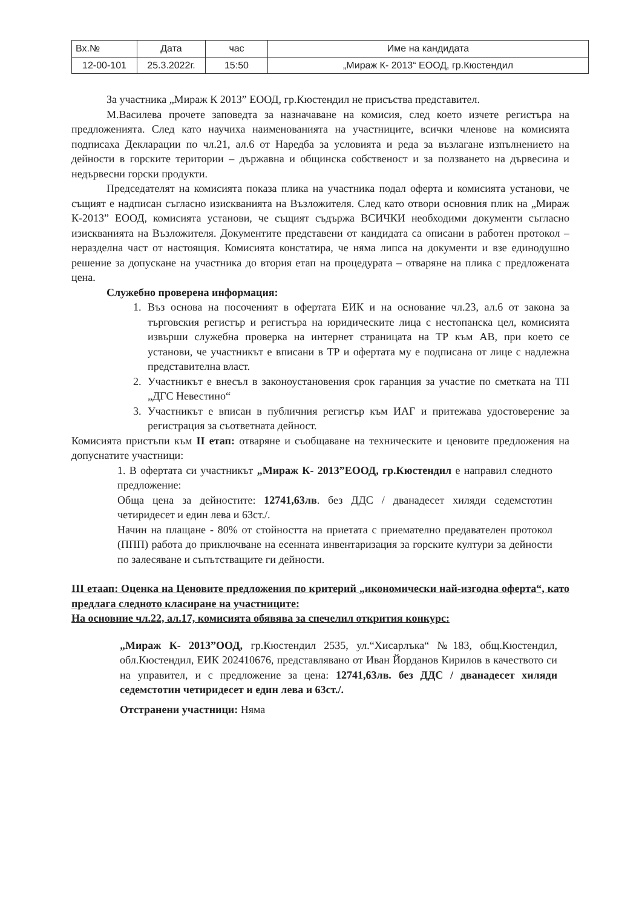| Вх.№ | Дата | час | Име на кандидата |
| --- | --- | --- | --- |
| 12-00-101 | 25.3.2022г. | 15:50 | „Мираж К- 2013“ ЕООД, гр.Кюстендил |
За участника „Мираж К 2013” ЕООД, гр.Кюстендил не присъства представител.
М.Василева прочете заповедта за назначаване на комисия, след което изчете регистъра на предложенията. След като научиха наименованията на участниците, всички членове на комисията подписаха Декларации по чл.21, ал.6 от Наредба за условията и реда за възлагане изпълнението на дейности в горските територии – държавна и общинска собственост и за ползването на дървесина и недървесни горски продукти.
Председателят на комисията показа плика на участника подал оферта и комисията установи, че същият е надписан съгласно изискванията на Възложителя. След като отвори основния плик на „Мираж К-2013” ЕООД, комисията установи, че същият съдържа ВСИЧКИ необходими документи съгласно изискванията на Възложителя. Документите представени от кандидата са описани в работен протокол – неразделна част от настоящия. Комисията констатира, че няма липса на документи и взе единодушно решение за допускане на участника до втория етап на процедурата – отваряне на плика с предложената цена.
Служебно проверена информация:
1. Въз основа на посоченият в офертата ЕИК и на основание чл.23, ал.6 от закона за търговския регистър и регистъра на юридическите лица с нестопанска цел, комисията извърши служебна проверка на интернет страницата на ТР към АВ, при което се установи, че участникът е вписани в ТР и офертата му е подписана от лице с надлежна представителна власт.
2. Участникът е внесъл в законоустановения срок гаранция за участие по сметката на ТП „ДГС Невестино“
3. Участникът е вписан в публичния регистър към ИАГ и притежава удостоверение за регистрация за съответната дейност.
Комисията пристъпи към II етап: отваряне и съобщаване на техническите и ценовите предложения на допуснатите участници:
1. В офертата си участникът „Мираж К- 2013”ЕООД, гр.Кюстендил е направил следното предложение:
Обща цена за дейностите: 12741,63лв. без ДДС / дванадесет хиляди седемстотин четиридесет и един лева и 63ст./.
Начин на плащане - 80% от стойността на приетата с приемателно предавателен протокол (ППП) работа до приключване на есенната инвентаризация за горските култури за дейности по залесяване и съпътстващите ги дейности.
III етаап: Оценка на Ценовите предложения по критерий „икономически най-изгодна оферта“, като предлага следното класиране на участниците:
На основние чл.22, ал.17, комисията обявява за спечелил открития конкурс:
„Мираж К- 2013”ООД, гр.Кюстендил 2535, ул.“Хисарлъка“ №183, общ.Кюстендил, обл.Кюстендил, ЕИК 202410676, представлявано от Иван Йорданов Кирилов в качеството си на управител, и с предложение за цена: 12741,63лв. без ДДС / дванадесет хиляди седемстотин четиридесет и един лева и 63ст./.
Отстранени участници: Няма